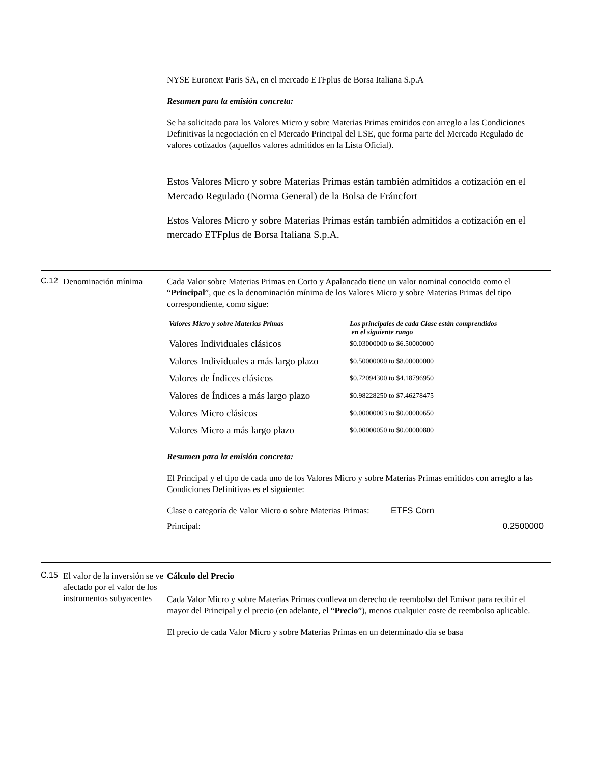NYSE Euronext Paris SA, en el mercado ETFplus de Borsa Italiana S.p.A
Resumen para la emisión concreta:
Se ha solicitado para los Valores Micro y sobre Materias Primas emitidos con arreglo a las Condiciones Definitivas la negociación en el Mercado Principal del LSE, que forma parte del Mercado Regulado de valores cotizados (aquellos valores admitidos en la Lista Oficial).
Estos Valores Micro y sobre Materias Primas están también admitidos a cotización en el Mercado Regulado (Norma General) de la Bolsa de Fráncfort
Estos Valores Micro y sobre Materias Primas están también admitidos a cotización en el mercado ETFplus de Borsa Italiana S.p.A.
C.12
Denominación mínima Cada Valor sobre Materias Primas en Corto y Apalancado tiene un valor nominal conocido como el “Principal”, que es la denominación mínima de los Valores Micro y sobre Materias Primas del tipo correspondiente, como sigue:
| Valores Micro y sobre Materias Primas | Los principales de cada Clase están comprendidos en el siguiente rango |
| --- | --- |
| Valores Individuales clásicos | $0.03000000 to $6.50000000 |
| Valores Individuales a más largo plazo | $0.50000000 to $8.00000000 |
| Valores de Índices clásicos | $0.72094300 to $4.18796950 |
| Valores de Índices a más largo plazo | $0.98228250 to $7.46278475 |
| Valores Micro clásicos | $0.00000003 to $0.00000650 |
| Valores Micro a más largo plazo | $0.00000050 to $0.00000800 |
Resumen para la emisión concreta:
El Principal y el tipo de cada uno de los Valores Micro y sobre Materias Primas emitidos con arreglo a las Condiciones Definitivas es el siguiente:
| Clase o categoría de Valor Micro o sobre Materias Primas: | ETFS Corn |
| Principal: | 0.2500000 |
C.15
El valor de la inversión se ve afectado por el valor de los instrumentos subyacentes
Cálculo del Precio
Cada Valor Micro y sobre Materias Primas conlleva un derecho de reembolso del Emisor para recibir el mayor del Principal y el precio (en adelante, el “Precio”), menos cualquier coste de reembolso aplicable.
El precio de cada Valor Micro y sobre Materias Primas en un determinado día se basa